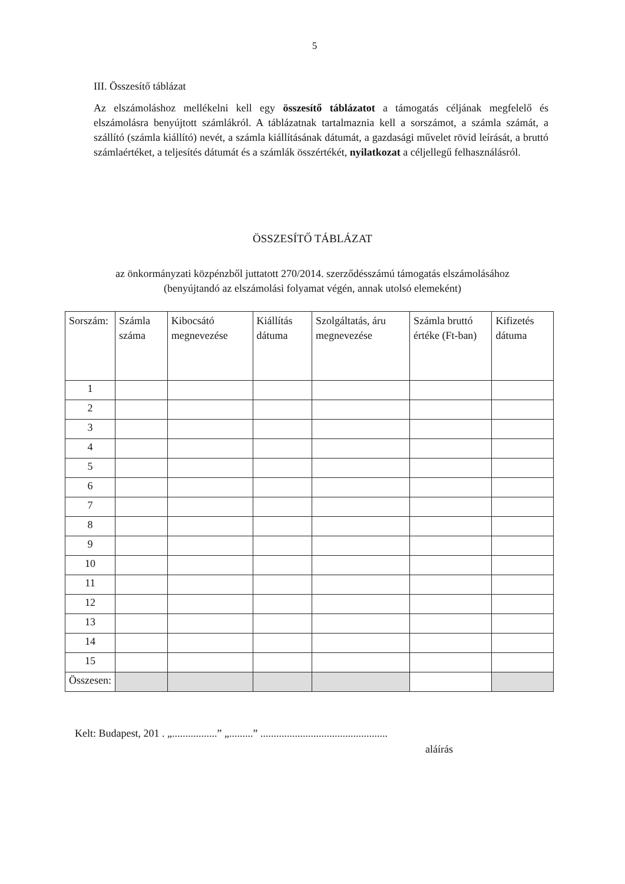5
III. Összesítő táblázat
Az elszámoláshoz mellékelni kell egy összesítő táblázatot a támogatás céljának megfelelő és elszámolásra benyújtott számlákról. A táblázatnak tartalmaznia kell a sorszámot, a számla számát, a szállító (számla kiállító) nevét, a számla kiállításának dátumát, a gazdasági művelet rövid leírását, a bruttó számlaértéket, a teljesítés dátumát és a számlák összértékét, nyilatkozat a céljellegű felhasználásról.
ÖSSZESÍTŐ TÁBLÁZAT
az önkormányzati közpénzből juttatott 270/2014. szerződésszámú támogatás elszámolásához
(benyújtandó az elszámolási folyamat végén, annak utolsó elemeként)
| Sorszám: | Számla száma | Kibocsátó megnevezése | Kiállítás dátuma | Szolgáltatás, áru megnevezése | Számla bruttó értéke (Ft-ban) | Kifizetés dátuma |
| --- | --- | --- | --- | --- | --- | --- |
| 1 | | | | | | |
| 2 | | | | | | |
| 3 | | | | | | |
| 4 | | | | | | |
| 5 | | | | | | |
| 6 | | | | | | |
| 7 | | | | | | |
| 8 | | | | | | |
| 9 | | | | | | |
| 10 | | | | | | |
| 11 | | | | | | |
| 12 | | | | | | |
| 13 | | | | | | |
| 14 | | | | | | |
| 15 | | | | | | |
| Összesen: | | | | | | |
Kelt: Budapest, 201 . „.................” „.........” ................................................
aláírás